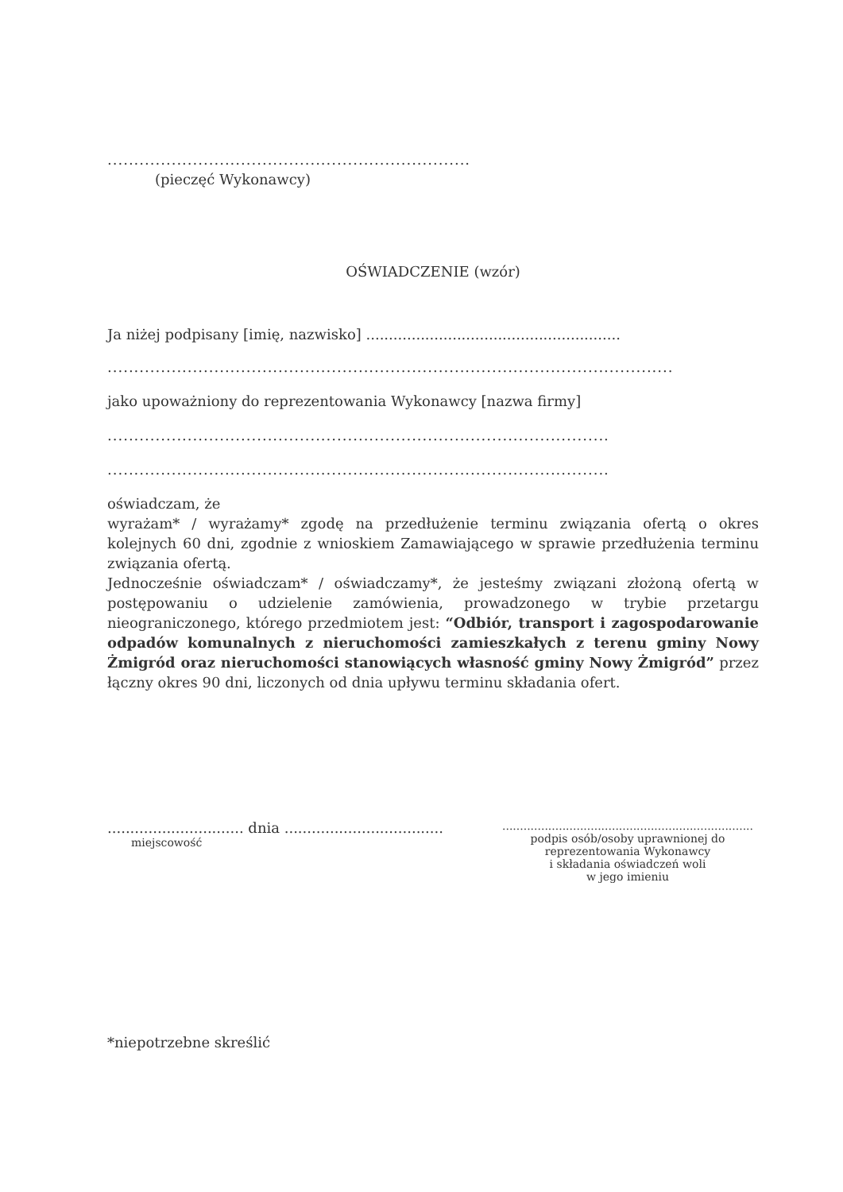....................................................................
(pieczęć Wykonawcy)
OŚWIADCZENIE (wzór)
Ja niżej podpisany [imię, nazwisko] ........................................................
..........................................................................................................
jako upoważniony do reprezentowania Wykonawcy [nazwa firmy]
..............................................................................................
..............................................................................................
oświadczam, że
wyrażam* / wyrażamy* zgodę na przedłużenie terminu związania ofertą o okres kolejnych 60 dni, zgodnie z wnioskiem Zamawiającego w sprawie przedłużenia terminu związania ofertą.
Jednocześnie oświadczam* / oświadczamy*, że jesteśmy związani złożoną ofertą w postępowaniu o udzielenie zamówienia, prowadzonego w trybie przetargu nieograniczonego, którego przedmiotem jest: “Odbiór, transport i zagospodarowanie odpadów komunalnych z nieruchomości zamieszkałych z terenu gminy Nowy Żmigród oraz nieruchomości stanowiących własność gminy Nowy Żmigród” przez łączny okres 90 dni, liczonych od dnia upływu terminu składania ofert.
.............................. dnia ...................................
miejscowość
.......................................................................
podpis osób/osoby uprawnionej do
reprezentowania Wykonawcy
i składania oświadczeń woli
w jego imieniu
*niepotrzebne skreślić